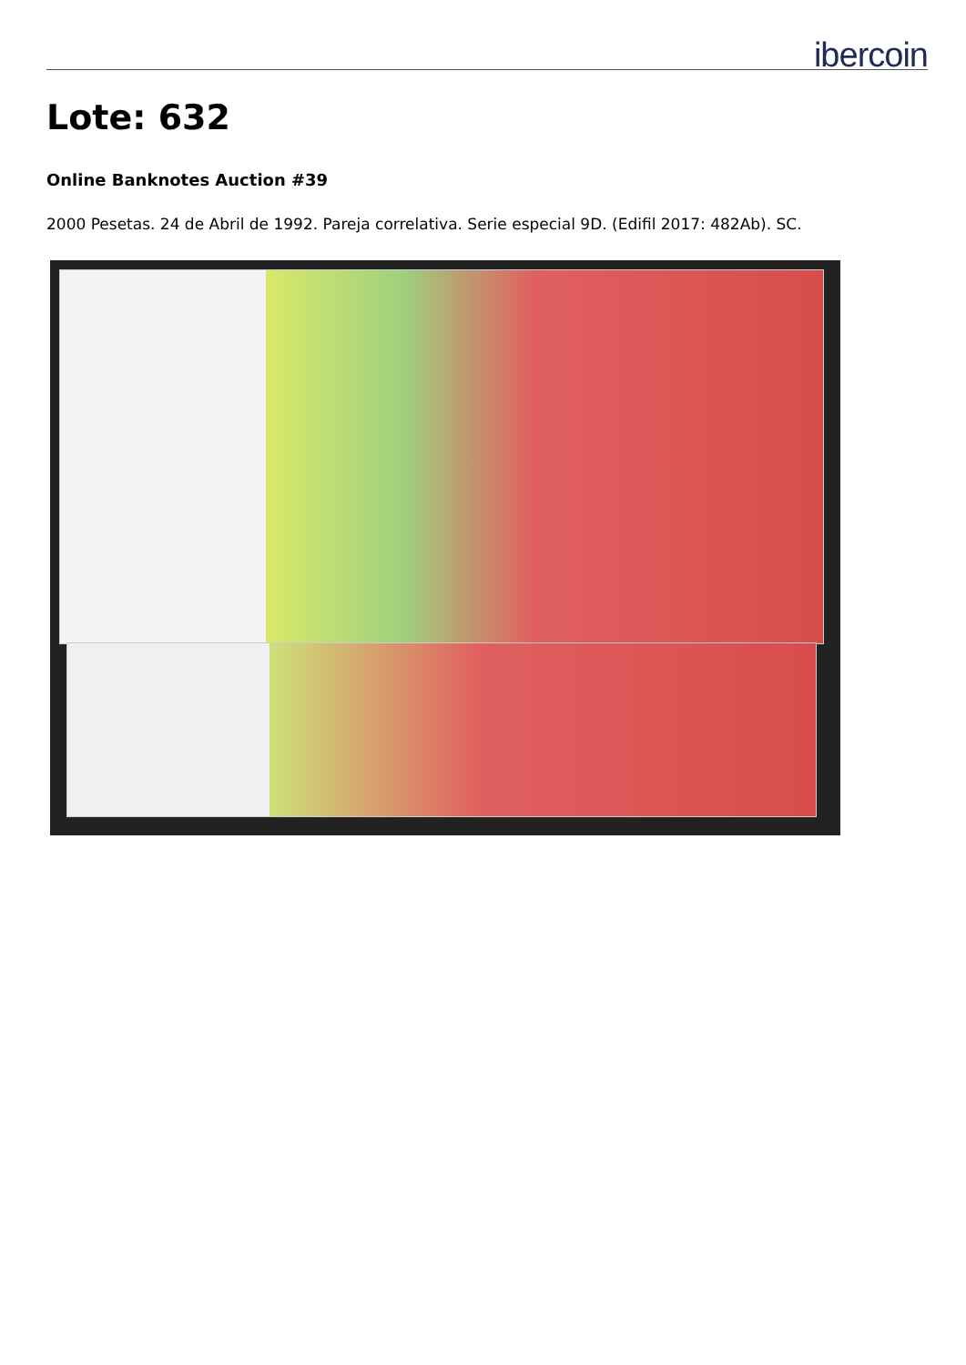ibercoin
Lote: 632
Online Banknotes Auction #39
2000 Pesetas. 24 de Abril de 1992. Pareja correlativa. Serie especial 9D. (Edifil 2017: 482Ab). SC.